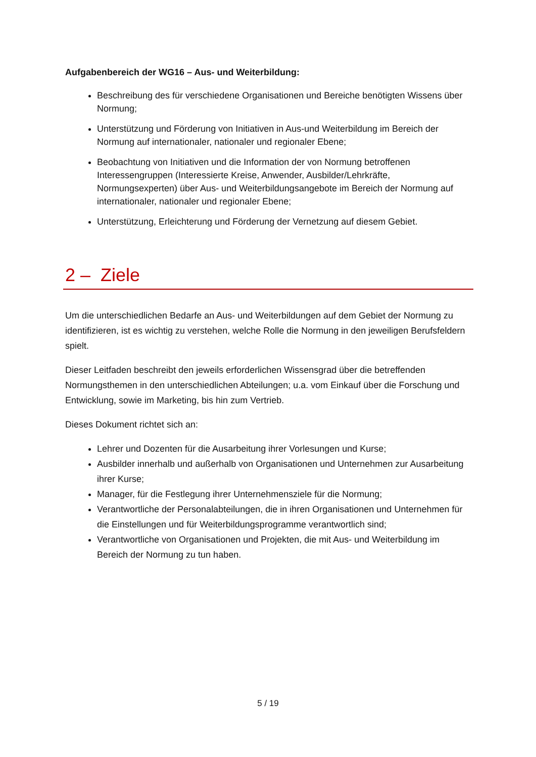Aufgabenbereich der WG16 – Aus- und Weiterbildung:
Beschreibung des für verschiedene Organisationen und Bereiche benötigten Wissens über Normung;
Unterstützung und Förderung von Initiativen in Aus-und Weiterbildung im Bereich der Normung auf internationaler, nationaler und regionaler Ebene;
Beobachtung von Initiativen und die Information der von Normung betroffenen Interessengruppen (Interessierte Kreise, Anwender, Ausbilder/Lehrkräfte, Normungsexperten) über Aus- und Weiterbildungsangebote im Bereich der Normung auf internationaler, nationaler und regionaler Ebene;
Unterstützung, Erleichterung und Förderung der Vernetzung auf diesem Gebiet.
2 – Ziele
Um die unterschiedlichen Bedarfe an Aus- und Weiterbildungen auf dem Gebiet der Normung zu identifizieren, ist es wichtig zu verstehen, welche Rolle die Normung in den jeweiligen Berufsfeldern spielt.
Dieser Leitfaden beschreibt den jeweils erforderlichen Wissensgrad über die betreffenden Normungsthemen in den unterschiedlichen Abteilungen; u.a. vom Einkauf über die Forschung und Entwicklung, sowie im Marketing, bis hin zum Vertrieb.
Dieses Dokument richtet sich an:
Lehrer und Dozenten für die Ausarbeitung ihrer Vorlesungen und Kurse;
Ausbilder innerhalb und außerhalb von Organisationen und Unternehmen zur Ausarbeitung ihrer Kurse;
Manager, für die Festlegung ihrer Unternehmensziele für die Normung;
Verantwortliche der Personalabteilungen, die in ihren Organisationen und Unternehmen für die Einstellungen und für Weiterbildungsprogramme verantwortlich sind;
Verantwortliche von Organisationen und Projekten, die mit Aus- und Weiterbildung im Bereich der Normung zu tun haben.
5 / 19